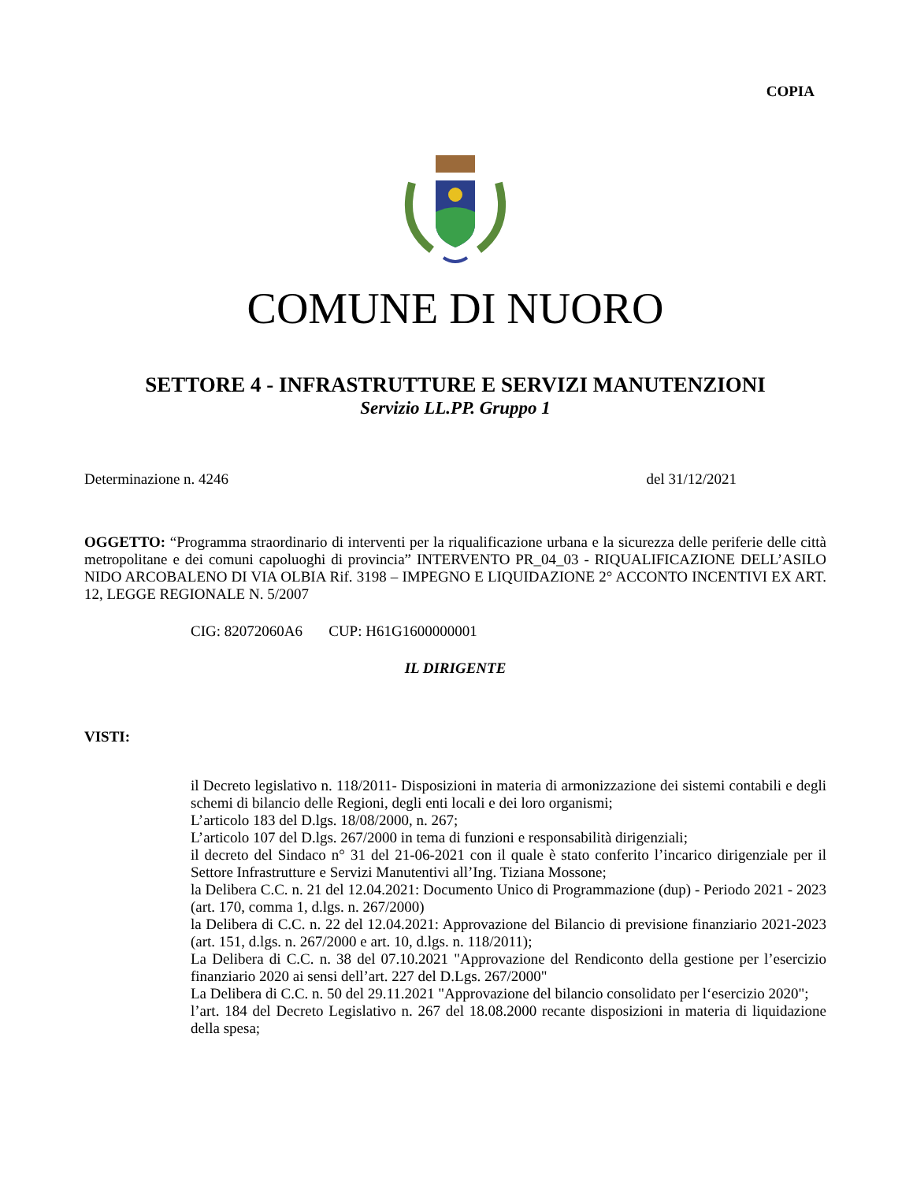COPIA
COMUNE DI NUORO
SETTORE 4 - INFRASTRUTTURE E SERVIZI MANUTENZIONI
Servizio LL.PP. Gruppo 1
Determinazione n. 4246 del 31/12/2021
OGGETTO: “Programma straordinario di interventi per la riqualificazione urbana e la sicurezza delle periferie delle città metropolitane e dei comuni capoluoghi di provincia” INTERVENTO PR_04_03 - RIQUALIFICAZIONE DELL’ASILO NIDO ARCOBALENO DI VIA OLBIA Rif. 3198 – IMPEGNO E LIQUIDAZIONE 2° ACCONTO INCENTIVI EX ART. 12, LEGGE REGIONALE N. 5/2007
CIG: 82072060A6 CUP: H61G1600000001
IL DIRIGENTE
VISTI:
il Decreto legislativo n. 118/2011- Disposizioni in materia di armonizzazione dei sistemi contabili e degli schemi di bilancio delle Regioni, degli enti locali e dei loro organismi;
L’articolo 183 del D.lgs. 18/08/2000, n. 267;
L’articolo 107 del D.lgs. 267/2000 in tema di funzioni e responsabilità dirigenziali;
il decreto del Sindaco n° 31 del 21-06-2021 con il quale è stato conferito l’incarico dirigenziale per il Settore Infrastrutture e Servizi Manutentivi all’Ing. Tiziana Mossone;
la Delibera C.C. n. 21 del 12.04.2021: Documento Unico di Programmazione (dup) - Periodo 2021 - 2023 (art. 170, comma 1, d.lgs. n. 267/2000)
la Delibera di C.C. n. 22 del 12.04.2021: Approvazione del Bilancio di previsione finanziario 2021-2023 (art. 151, d.lgs. n. 267/2000 e art. 10, d.lgs. n. 118/2011);
La Delibera di C.C. n. 38 del 07.10.2021 "Approvazione del Rendiconto della gestione per l’esercizio finanziario 2020 ai sensi dell’art. 227 del D.Lgs. 267/2000"
La Delibera di C.C. n. 50 del 29.11.2021 "Approvazione del bilancio consolidato per l‘esercizio 2020";
l’art. 184 del Decreto Legislativo n. 267 del 18.08.2000 recante disposizioni in materia di liquidazione della spesa;